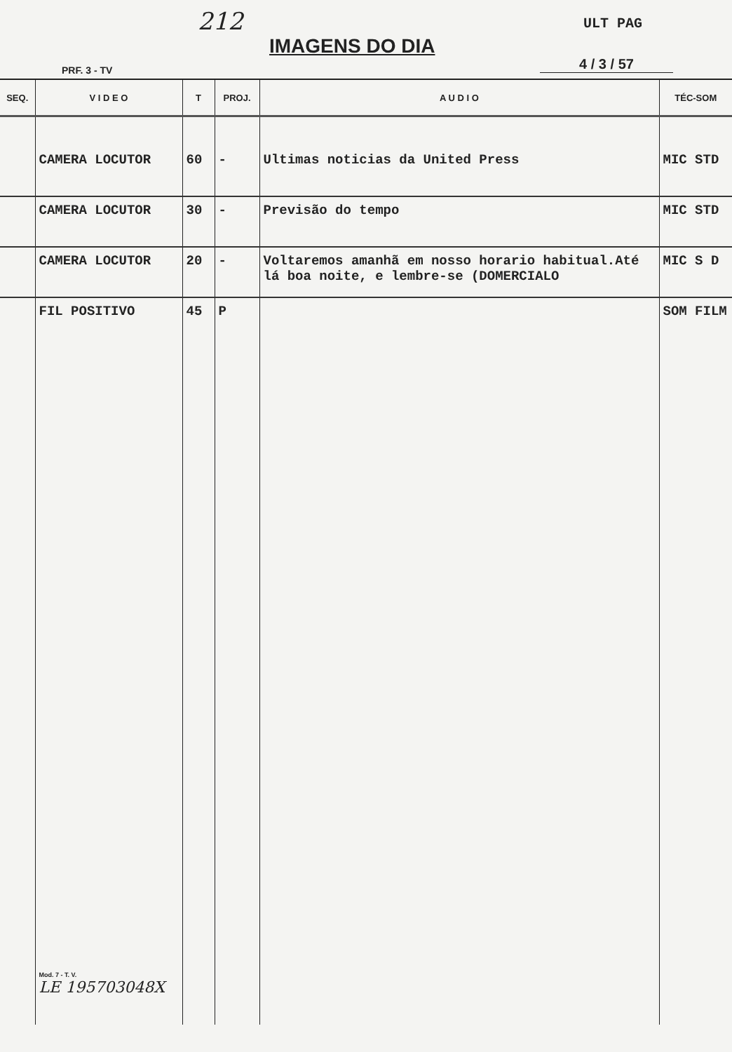212
IMAGENS DO DIA
ULT PAG
PRF. 3 - TV 4 / 3 / 57
| SEQ. | V I D E O | T | PROJ. | A U D I O | TÉC-SOM |
| --- | --- | --- | --- | --- | --- |
| | CAMERA LOCUTOR | 60 | - | Ultimas noticias da United Press | MIC STD |
| | CAMERA LOCUTOR | 30 | - | Previsão do tempo | MIC STD |
| | CAMERA LOCUTOR | 20 | - | Voltaremos amanhã em nosso horario habitual.Até lá boa noite, e lembre-se (DOMERCIALO | MIC S D |
| | FIL POSITIVO Mod. 7 - T. V. LE 195703048X | 45 | P | | SOM FILM |